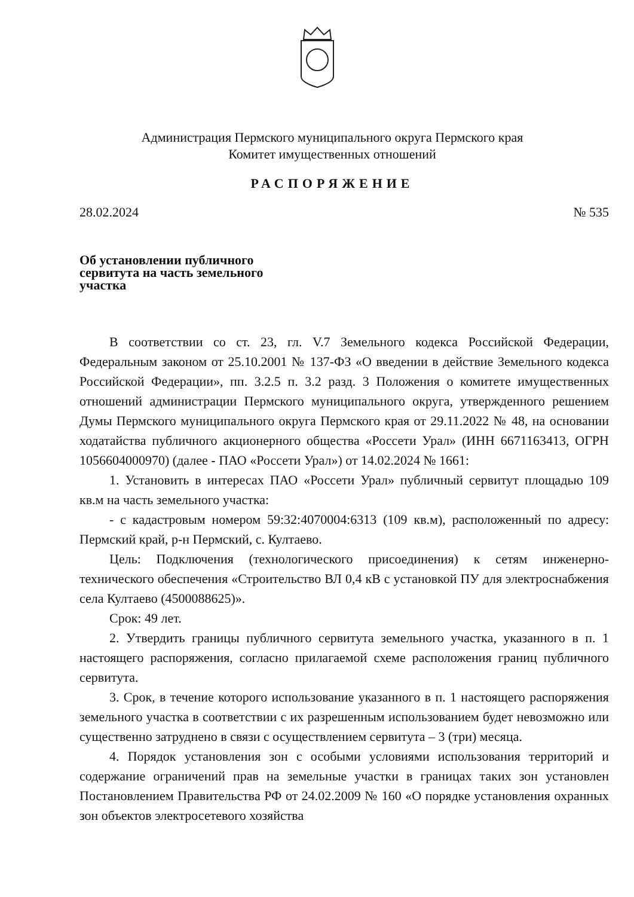Администрация Пермского муниципального округа Пермского края
Комитет имущественных отношений
РАСПОРЯЖЕНИЕ
28.02.2024 № 535
Об установлении публичного сервитута на часть земельного участка
В соответствии со ст. 23, гл. V.7 Земельного кодекса Российской Федерации, Федеральным законом от 25.10.2001 № 137-ФЗ «О введении в действие Земельного кодекса Российской Федерации», пп. 3.2.5 п. 3.2 разд. 3 Положения о комитете имущественных отношений администрации Пермского муниципального округа, утвержденного решением Думы Пермского муниципального округа Пермского края от 29.11.2022 № 48, на основании ходатайства публичного акционерного общества «Россети Урал» (ИНН 6671163413, ОГРН 1056604000970) (далее - ПАО «Россети Урал») от 14.02.2024 № 1661:
1. Установить в интересах ПАО «Россети Урал» публичный сервитут площадью 109 кв.м на часть земельного участка:
- с кадастровым номером 59:32:4070004:6313 (109 кв.м), расположенный по адресу: Пермский край, р-н Пермский, с. Култаево.
Цель: Подключения (технологического присоединения) к сетям инженерно-технического обеспечения «Строительство ВЛ 0,4 кВ с установкой ПУ для электроснабжения села Култаево (4500088625)».
Срок: 49 лет.
2. Утвердить границы публичного сервитута земельного участка, указанного в п. 1 настоящего распоряжения, согласно прилагаемой схеме расположения границ публичного сервитута.
3. Срок, в течение которого использование указанного в п. 1 настоящего распоряжения земельного участка в соответствии с их разрешенным использованием будет невозможно или существенно затруднено в связи с осуществлением сервитута – 3 (три) месяца.
4. Порядок установления зон с особыми условиями использования территорий и содержание ограничений прав на земельные участки в границах таких зон установлен Постановлением Правительства РФ от 24.02.2009 № 160 «О порядке установления охранных зон объектов электросетевого хозяйства